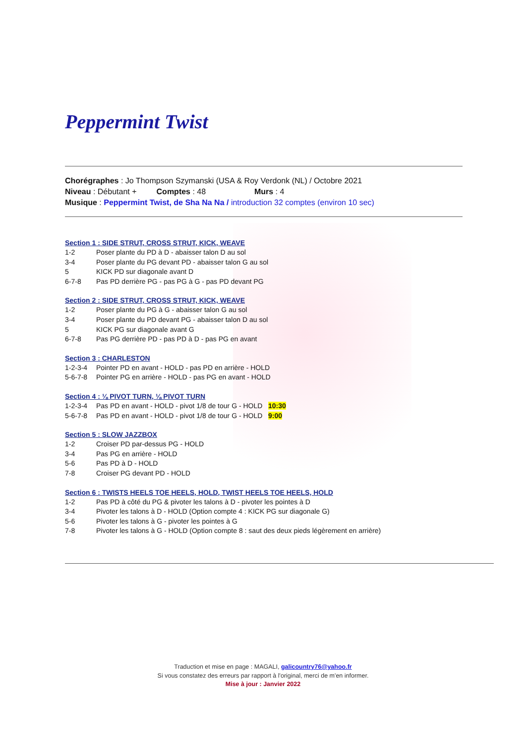Peppermint Twist
Chorégraphes : Jo Thompson Szymanski (USA & Roy Verdonk (NL) / Octobre 2021
Niveau : Débutant + Comptes : 48 Murs : 4
Musique : Peppermint Twist, de Sha Na Na / introduction 32 comptes (environ 10 sec)
Section 1 : SIDE STRUT, CROSS STRUT, KICK, WEAVE
1-2 Poser plante du PD à D - abaisser talon D au sol
3-4 Poser plante du PG devant PD - abaisser talon G au sol
5 KICK PD sur diagonale avant D
6-7-8 Pas PD derrière PG - pas PG à G - pas PD devant PG
Section 2 : SIDE STRUT, CROSS STRUT, KICK, WEAVE
1-2 Poser plante du PG à G - abaisser talon G au sol
3-4 Poser plante du PD devant PG - abaisser talon D au sol
5 KICK PG sur diagonale avant G
6-7-8 Pas PG derrière PD - pas PD à D - pas PG en avant
Section 3 : CHARLESTON
1-2-3-4 Pointer PD en avant - HOLD - pas PD en arrière - HOLD
5-6-7-8 Pointer PG en arrière - HOLD - pas PG en avant - HOLD
Section 4 : ⅛ PIVOT TURN, ⅛ PIVOT TURN
1-2-3-4 Pas PD en avant - HOLD - pivot 1/8 de tour G - HOLD 10:30
5-6-7-8 Pas PD en avant - HOLD - pivot 1/8 de tour G - HOLD 9:00
Section 5 : SLOW JAZZBOX
1-2 Croiser PD par-dessus PG - HOLD
3-4 Pas PG en arrière - HOLD
5-6 Pas PD à D - HOLD
7-8 Croiser PG devant PD - HOLD
Section 6 : TWISTS HEELS TOE HEELS, HOLD, TWIST HEELS TOE HEELS, HOLD
1-2 Pas PD à côté du PG & pivoter les talons à D - pivoter les pointes à D
3-4 Pivoter les talons à D - HOLD (Option compte 4 : KICK PG sur diagonale G)
5-6 Pivoter les talons à G - pivoter les pointes à G
7-8 Pivoter les talons à G - HOLD (Option compte 8 : saut des deux pieds légèrement en arrière)
Traduction et mise en page : MAGALI, galicountry76@yahoo.fr
Si vous constatez des erreurs par rapport à l'original, merci de m'en informer.
Mise à jour : Janvier 2022